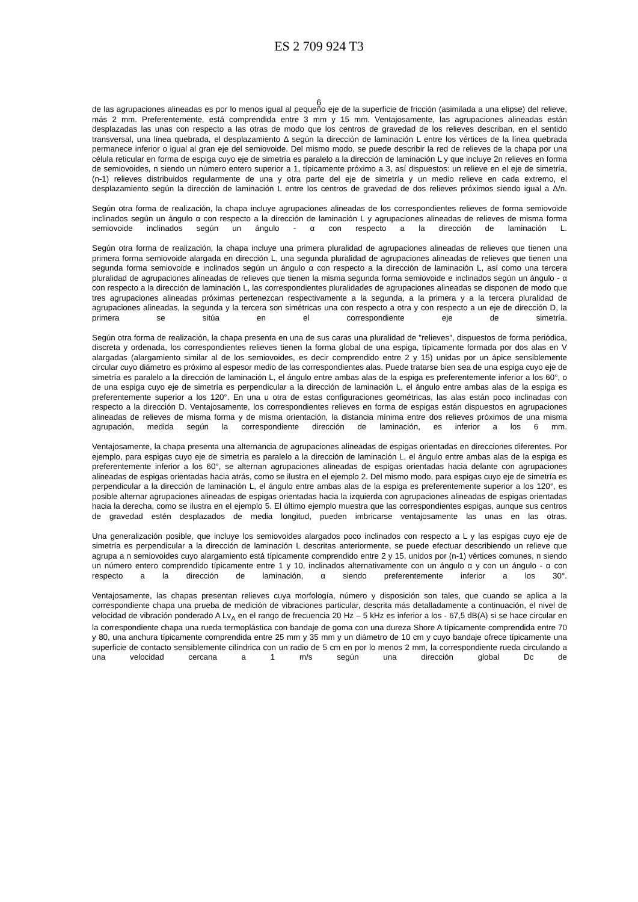ES 2 709 924 T3
de las agrupaciones alineadas es por lo menos igual al pequeño eje de la superficie de fricción (asimilada a una elipse) del relieve, más 2 mm. Preferentemente, está comprendida entre 3 mm y 15 mm. Ventajosamente, las agrupaciones alineadas están desplazadas las unas con respecto a las otras de modo que los centros de gravedad de los relieves describan, en el sentido transversal, una línea quebrada, el desplazamiento Δ según la dirección de laminación L entre los vértices de la línea quebrada permanece inferior o igual al gran eje del semiovoide. Del mismo modo, se puede describir la red de relieves de la chapa por una célula reticular en forma de espiga cuyo eje de simetría es paralelo a la dirección de laminación L y que incluye 2n relieves en forma de semiovoides, n siendo un número entero superior a 1, típicamente próximo a 3, así dispuestos: un relieve en el eje de simetría, (n-1) relieves distribuidos regularmente de una y otra parte del eje de simetría y un medio relieve en cada extremo, el desplazamiento según la dirección de laminación L entre los centros de gravedad de dos relieves próximos siendo igual a Δ/n.
Según otra forma de realización, la chapa incluye agrupaciones alineadas de los correspondientes relieves de forma semiovoide inclinados según un ángulo α con respecto a la dirección de laminación L y agrupaciones alineadas de relieves de misma forma semiovoide inclinados según un ángulo - α con respecto a la dirección de laminación L.
Según otra forma de realización, la chapa incluye una primera pluralidad de agrupaciones alineadas de relieves que tienen una primera forma semiovoide alargada en dirección L, una segunda pluralidad de agrupaciones alineadas de relieves que tienen una segunda forma semiovoide e inclinados según un ángulo α con respecto a la dirección de laminación L, así como una tercera pluralidad de agrupaciones alineadas de relieves que tienen la misma segunda forma semiovoide e inclinados según un ángulo - α con respecto a la dirección de laminación L, las correspondientes pluralidades de agrupaciones alineadas se disponen de modo que tres agrupaciones alineadas próximas pertenezcan respectivamente a la segunda, a la primera y a la tercera pluralidad de agrupaciones alineadas, la segunda y la tercera son simétricas una con respecto a otra y con respecto a un eje de dirección D, la primera se sitúa en el correspondiente eje de simetría.
Según otra forma de realización, la chapa presenta en una de sus caras una pluralidad de "relieves", dispuestos de forma periódica, discreta y ordenada, los correspondientes relieves tienen la forma global de una espiga, típicamente formada por dos alas en V alargadas (alargamiento similar al de los semiovoides, es decir comprendido entre 2 y 15) unidas por un ápice sensiblemente circular cuyo diámetro es próximo al espesor medio de las correspondientes alas. Puede tratarse bien sea de una espiga cuyo eje de simetría es paralelo a la dirección de laminación L, el ángulo entre ambas alas de la espiga es preferentemente inferior a los 60°, o de una espiga cuyo eje de simetría es perpendicular a la dirección de laminación L, el ángulo entre ambas alas de la espiga es preferentemente superior a los 120°. En una u otra de estas configuraciones geométricas, las alas están poco inclinadas con respecto a la dirección D. Ventajosamente, los correspondientes relieves en forma de espigas están dispuestos en agrupaciones alineadas de relieves de misma forma y de misma orientación, la distancia mínima entre dos relieves próximos de una misma agrupación, medida según la correspondiente dirección de laminación, es inferior a los 6 mm.
Ventajosamente, la chapa presenta una alternancia de agrupaciones alineadas de espigas orientadas en direcciones diferentes. Por ejemplo, para espigas cuyo eje de simetría es paralelo a la dirección de laminación L, el ángulo entre ambas alas de la espiga es preferentemente inferior a los 60°, se alternan agrupaciones alineadas de espigas orientadas hacia delante con agrupaciones alineadas de espigas orientadas hacia atrás, como se ilustra en el ejemplo 2. Del mismo modo, para espigas cuyo eje de simetría es perpendicular a la dirección de laminación L, el ángulo entre ambas alas de la espiga es preferentemente superior a los 120°, es posible alternar agrupaciones alineadas de espigas orientadas hacia la izquierda con agrupaciones alineadas de espigas orientadas hacia la derecha, como se ilustra en el ejemplo 5. El último ejemplo muestra que las correspondientes espigas, aunque sus centros de gravedad estén desplazados de media longitud, pueden imbricarse ventajosamente las unas en las otras.
Una generalización posible, que incluye los semiovoides alargados poco inclinados con respecto a L y las espigas cuyo eje de simetría es perpendicular a la dirección de laminación L descritas anteriormente, se puede efectuar describiendo un relieve que agrupa a n semiovoides cuyo alargamiento está típicamente comprendido entre 2 y 15, unidos por (n-1) vértices comunes, n siendo un número entero comprendido típicamente entre 1 y 10, inclinados alternativamente con un ángulo α y con un ángulo - α con respecto a la dirección de laminación, α siendo preferentemente inferior a los 30°.
Ventajosamente, las chapas presentan relieves cuya morfología, número y disposición son tales, que cuando se aplica a la correspondiente chapa una prueba de medición de vibraciones particular, descrita más detalladamente a continuación, el nivel de velocidad de vibración ponderado A Lv<sub>A</sub> en el rango de frecuencia 20 Hz – 5 kHz es inferior a los - 67,5 dB(A) si se hace circular en la correspondiente chapa una rueda termoplástica con bandaje de goma con una dureza Shore A típicamente comprendida entre 70 y 80, una anchura típicamente comprendida entre 25 mm y 35 mm y un diámetro de 10 cm y cuyo bandaje ofrece típicamente una superficie de contacto sensiblemente cilíndrica con un radio de 5 cm en por lo menos 2 mm, la correspondiente rueda circulando a una velocidad cercana a 1 m/s según una dirección global Dc de
6
5 10 15 20 25 30 35 40 45 50 55 60 65